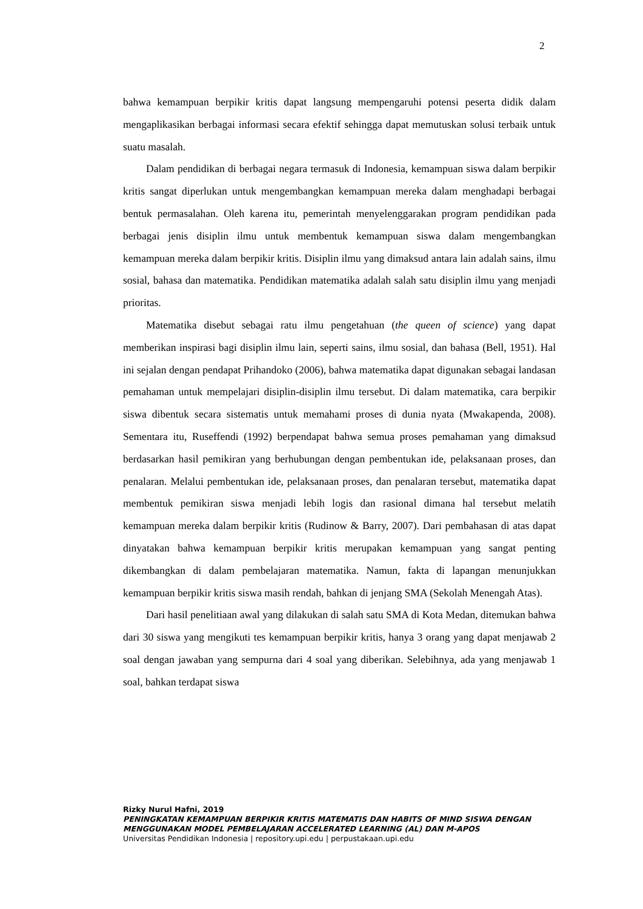2
bahwa kemampuan berpikir kritis dapat langsung mempengaruhi potensi peserta didik dalam mengaplikasikan berbagai informasi secara efektif sehingga dapat memutuskan solusi terbaik untuk suatu masalah.
Dalam pendidikan di berbagai negara termasuk di Indonesia, kemampuan siswa dalam berpikir kritis sangat diperlukan untuk mengembangkan kemampuan mereka dalam menghadapi berbagai bentuk permasalahan. Oleh karena itu, pemerintah menyelenggarakan program pendidikan pada berbagai jenis disiplin ilmu untuk membentuk kemampuan siswa dalam mengembangkan kemampuan mereka dalam berpikir kritis. Disiplin ilmu yang dimaksud antara lain adalah sains, ilmu sosial, bahasa dan matematika. Pendidikan matematika adalah salah satu disiplin ilmu yang menjadi prioritas.
Matematika disebut sebagai ratu ilmu pengetahuan (the queen of science) yang dapat memberikan inspirasi bagi disiplin ilmu lain, seperti sains, ilmu sosial, dan bahasa (Bell, 1951). Hal ini sejalan dengan pendapat Prihandoko (2006), bahwa matematika dapat digunakan sebagai landasan pemahaman untuk mempelajari disiplin-disiplin ilmu tersebut. Di dalam matematika, cara berpikir siswa dibentuk secara sistematis untuk memahami proses di dunia nyata (Mwakapenda, 2008). Sementara itu, Ruseffendi (1992) berpendapat bahwa semua proses pemahaman yang dimaksud berdasarkan hasil pemikiran yang berhubungan dengan pembentukan ide, pelaksanaan proses, dan penalaran. Melalui pembentukan ide, pelaksanaan proses, dan penalaran tersebut, matematika dapat membentuk pemikiran siswa menjadi lebih logis dan rasional dimana hal tersebut melatih kemampuan mereka dalam berpikir kritis (Rudinow & Barry, 2007). Dari pembahasan di atas dapat dinyatakan bahwa kemampuan berpikir kritis merupakan kemampuan yang sangat penting dikembangkan di dalam pembelajaran matematika. Namun, fakta di lapangan menunjukkan kemampuan berpikir kritis siswa masih rendah, bahkan di jenjang SMA (Sekolah Menengah Atas).
Dari hasil penelitiaan awal yang dilakukan di salah satu SMA di Kota Medan, ditemukan bahwa dari 30 siswa yang mengikuti tes kemampuan berpikir kritis, hanya 3 orang yang dapat menjawab 2 soal dengan jawaban yang sempurna dari 4 soal yang diberikan. Selebihnya, ada yang menjawab 1 soal, bahkan terdapat siswa
Rizky Nurul Hafni, 2019
PENINGKATAN KEMAMPUAN BERPIKIR KRITIS MATEMATIS DAN HABITS OF MIND SISWA DENGAN MENGGUNAKAN MODEL PEMBELAJARAN ACCELERATED LEARNING (AL) DAN M-APOS
Universitas Pendidikan Indonesia | repository.upi.edu | perpustakaan.upi.edu